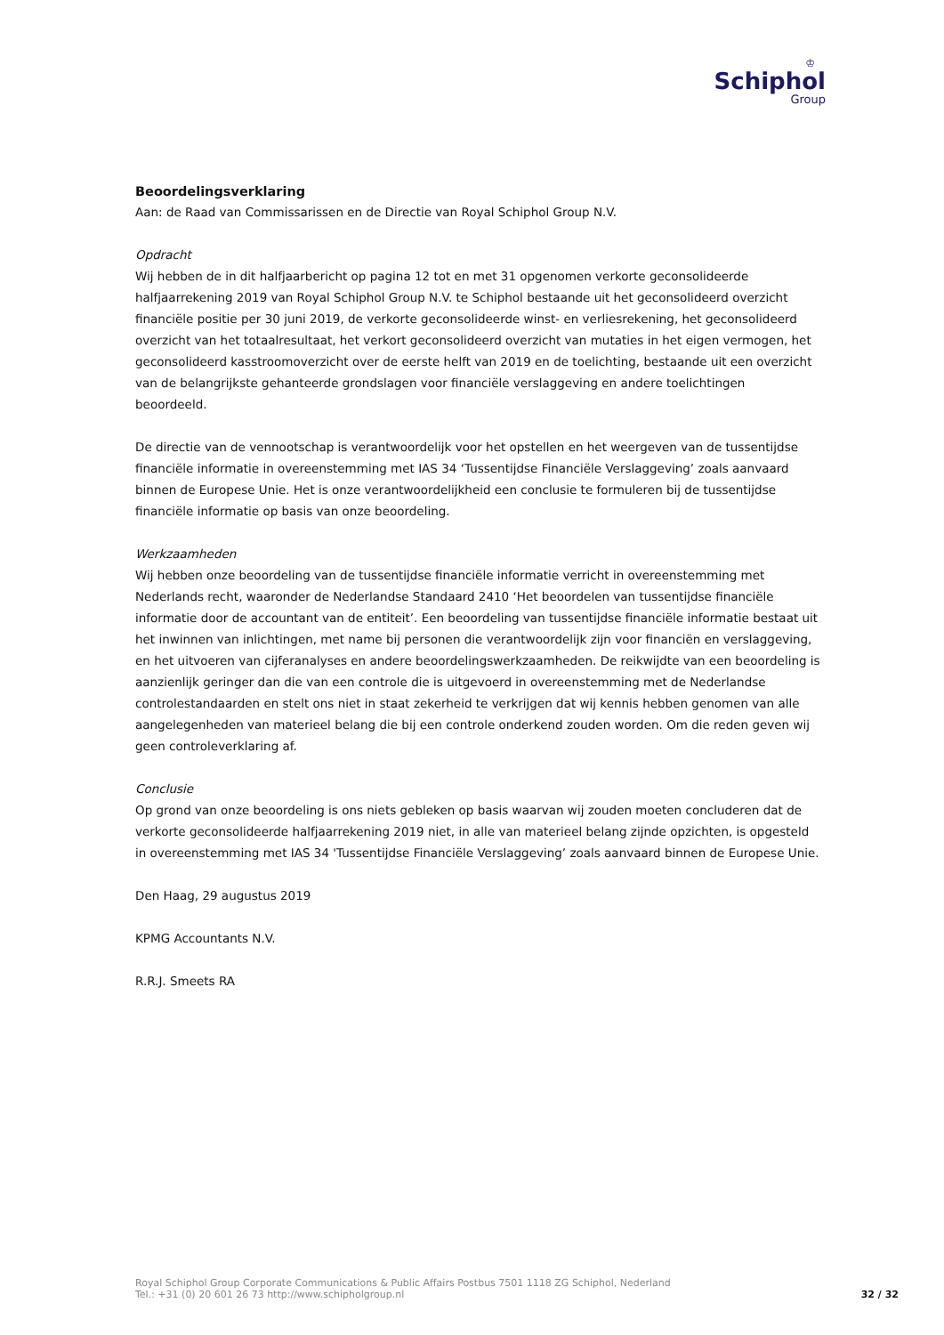♔
Schiphol
Group
Beoordelingsverklaring
Aan: de Raad van Commissarissen en de Directie van Royal Schiphol Group N.V.
Opdracht
Wij hebben de in dit halfjaarbericht op pagina 12 tot en met 31 opgenomen verkorte geconsolideerde halfjaarrekening 2019 van Royal Schiphol Group N.V. te Schiphol bestaande uit het geconsolideerd overzicht financiële positie per 30 juni 2019, de verkorte geconsolideerde winst- en verliesrekening, het geconsolideerd overzicht van het totaalresultaat, het verkort geconsolideerd overzicht van mutaties in het eigen vermogen, het geconsolideerd kasstroomoverzicht over de eerste helft van 2019 en de toelichting, bestaande uit een overzicht van de belangrijkste gehanteerde grondslagen voor financiële verslaggeving en andere toelichtingen beoordeeld.
De directie van de vennootschap is verantwoordelijk voor het opstellen en het weergeven van de tussentijdse financiële informatie in overeenstemming met IAS 34 ‘Tussentijdse Financiële Verslaggeving’ zoals aanvaard binnen de Europese Unie. Het is onze verantwoordelijkheid een conclusie te formuleren bij de tussentijdse financiële informatie op basis van onze beoordeling.
Werkzaamheden
Wij hebben onze beoordeling van de tussentijdse financiële informatie verricht in overeenstemming met Nederlands recht, waaronder de Nederlandse Standaard 2410 ‘Het beoordelen van tussentijdse financiële informatie door de accountant van de entiteit’. Een beoordeling van tussentijdse financiële informatie bestaat uit het inwinnen van inlichtingen, met name bij personen die verantwoordelijk zijn voor financiën en verslaggeving, en het uitvoeren van cijferanalyses en andere beoordelingswerkzaamheden. De reikwijdte van een beoordeling is aanzienlijk geringer dan die van een controle die is uitgevoerd in overeenstemming met de Nederlandse controlestandaarden en stelt ons niet in staat zekerheid te verkrijgen dat wij kennis hebben genomen van alle aangelegenheden van materieel belang die bij een controle onderkend zouden worden. Om die reden geven wij geen controleverklaring af.
Conclusie
Op grond van onze beoordeling is ons niets gebleken op basis waarvan wij zouden moeten concluderen dat de verkorte geconsolideerde halfjaarrekening 2019 niet, in alle van materieel belang zijnde opzichten, is opgesteld in overeenstemming met IAS 34 'Tussentijdse Financiële Verslaggeving’ zoals aanvaard binnen de Europese Unie.
Den Haag, 29 augustus 2019
KPMG Accountants N.V.
R.R.J. Smeets RA
Royal Schiphol Group Corporate Communications & Public Affairs Postbus 7501 1118 ZG Schiphol, Nederland
Tel.: +31 (0) 20 601 26 73 http://www.schipholgroup.nl
32 / 32